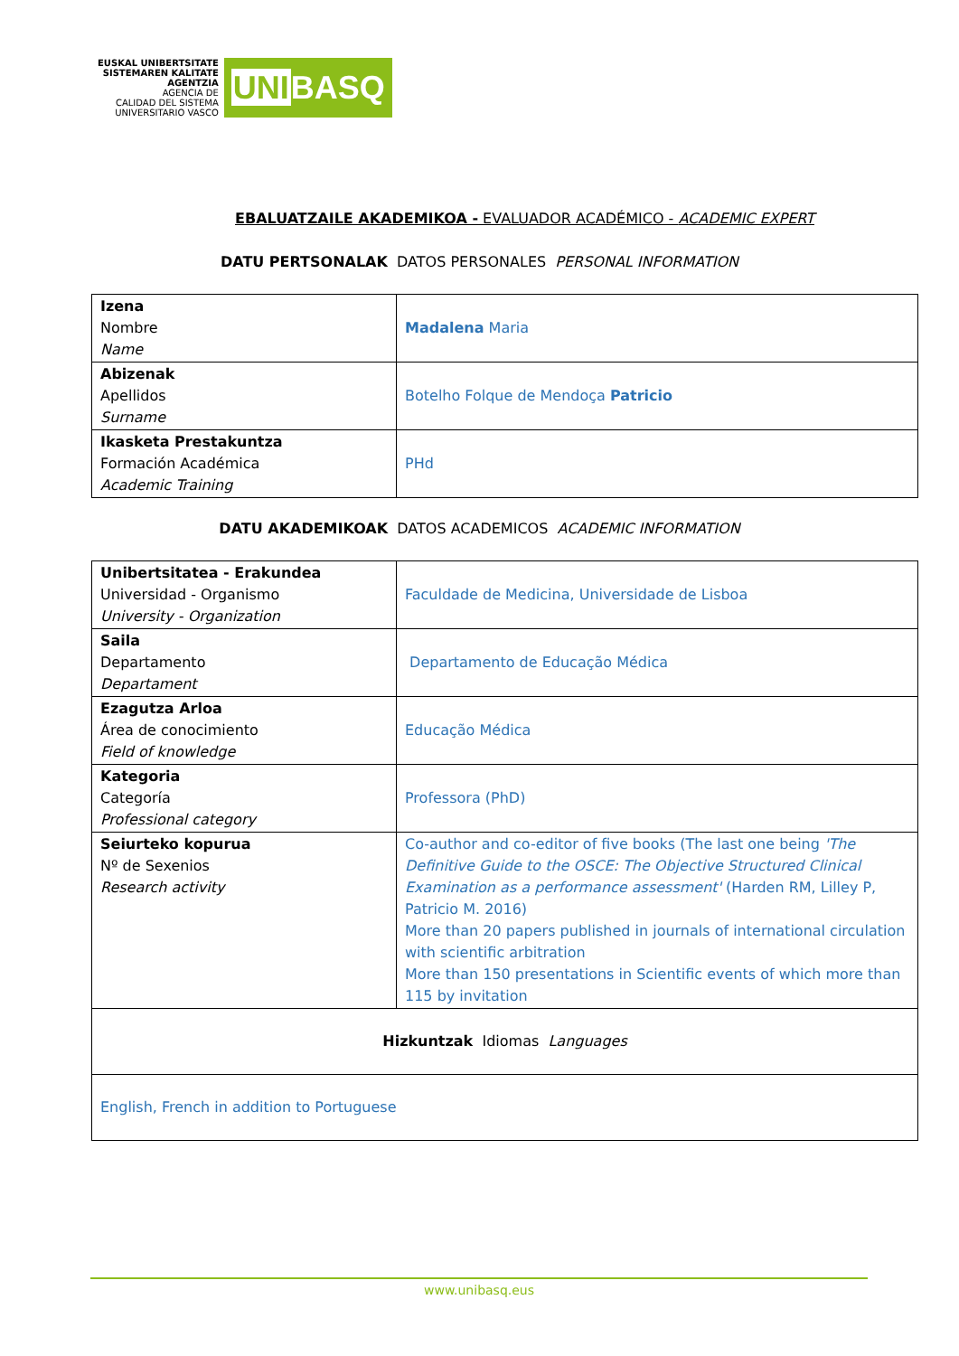EUSKAL UNIBERTSITATE
SISTEMAREN KALITATE
AGENTZIA
AGENCIA DE
CALIDAD DEL SISTEMA
UNIVERSITARIO VASCO
UNIBASQ
EBALUATZAILE AKADEMIKOA - EVALUADOR ACADÉMICO - ACADEMIC EXPERT
DATU PERTSONALAK DATOS PERSONALES PERSONAL INFORMATION
| Izena Nombre Name | Madalena Maria |
| Abizenak Apellidos Surname | Botelho Folque de Mendoça Patricio |
| Ikasketa Prestakuntza Formación Académica Academic Training | PHd |
DATU AKADEMIKOAK DATOS ACADEMICOS ACADEMIC INFORMATION
| Unibertsitatea - Erakundea Universidad - Organismo University - Organization | Faculdade de Medicina, Universidade de Lisboa |
| Saila Departamento Departament | Departamento de Educação Médica |
| Ezagutza Arloa Área de conocimiento Field of knowledge | Educação Médica |
| Kategoria Categoría Professional category | Professora (PhD) |
| Seiurteko kopurua Nº de Sexenios Research activity | Co-author and co-editor of five books (The last one being 'The Definitive Guide to the OSCE: The Objective Structured Clinical Examination as a performance assessment' (Harden RM, Lilley P, Patricio M. 2016) More than 20 papers published in journals of international circulation with scientific arbitration More than 150 presentations in Scientific events of which more than 115 by invitation |
| Hizkuntzak Idiomas Languages | |
| English, French in addition to Portuguese | |
www.unibasq.eus